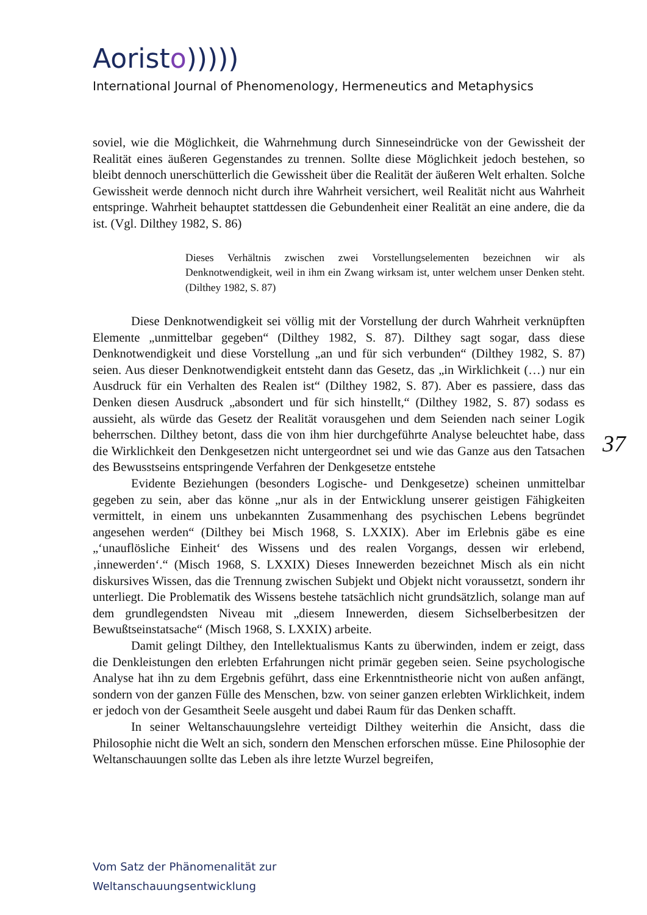Aoristo)))))
International Journal of Phenomenology, Hermeneutics and Metaphysics
soviel, wie die Möglichkeit, die Wahrnehmung durch Sinneseindrücke von der Gewissheit der Realität eines äußeren Gegenstandes zu trennen. Sollte diese Möglichkeit jedoch bestehen, so bleibt dennoch unerschütterlich die Gewissheit über die Realität der äußeren Welt erhalten. Solche Gewissheit werde dennoch nicht durch ihre Wahrheit versichert, weil Realität nicht aus Wahrheit entspringe. Wahrheit behauptet stattdessen die Gebundenheit einer Realität an eine andere, die da ist. (Vgl. Dilthey 1982, S. 86)
Dieses Verhältnis zwischen zwei Vorstellungselementen bezeichnen wir als Denknotwendigkeit, weil in ihm ein Zwang wirksam ist, unter welchem unser Denken steht. (Dilthey 1982, S. 87)
Diese Denknotwendigkeit sei völlig mit der Vorstellung der durch Wahrheit verknüpften Elemente „unmittelbar gegeben“ (Dilthey 1982, S. 87). Dilthey sagt sogar, dass diese Denknotwendigkeit und diese Vorstellung „an und für sich verbunden“ (Dilthey 1982, S. 87) seien. Aus dieser Denknotwendigkeit entsteht dann das Gesetz, das „in Wirklichkeit (…) nur ein Ausdruck für ein Verhalten des Realen ist“ (Dilthey 1982, S. 87). Aber es passiere, dass das Denken diesen Ausdruck „absondert und für sich hinstellt,“ (Dilthey 1982, S. 87) sodass es aussieht, als würde das Gesetz der Realität vorausgehen und dem Seienden nach seiner Logik beherrschen. Dilthey betont, dass die von ihm hier durchgeführte Analyse beleuchtet habe, dass die Wirklichkeit den Denkgesetzen nicht untergeordnet sei und wie das Ganze aus den Tatsachen des Bewusstseins entspringende Verfahren der Denkgesetze entstehe
Evidente Beziehungen (besonders Logische- und Denkgesetze) scheinen unmittelbar gegeben zu sein, aber das könne „nur als in der Entwicklung unserer geistigen Fähigkeiten vermittelt, in einem uns unbekannten Zusammenhang des psychischen Lebens begründet angesehen werden“ (Dilthey bei Misch 1968, S. LXXIX). Aber im Erlebnis gäbe es eine „‘unauflösliche Einheit‘ des Wissens und des realen Vorgangs, dessen wir erlebend, ‚innewerden‘.“ (Misch 1968, S. LXXIX) Dieses Innewerden bezeichnet Misch als ein nicht diskursives Wissen, das die Trennung zwischen Subjekt und Objekt nicht voraussetzt, sondern ihr unterliegt. Die Problematik des Wissens bestehe tatsächlich nicht grundsätzlich, solange man auf dem grundlegendsten Niveau mit „diesem Innewerden, diesem Sichselberbesitzen der Bewußtseinstatsache“ (Misch 1968, S. LXXIX) arbeite.
Damit gelingt Dilthey, den Intellektualismus Kants zu überwinden, indem er zeigt, dass die Denkleistungen den erlebten Erfahrungen nicht primär gegeben seien. Seine psychologische Analyse hat ihn zu dem Ergebnis geführt, dass eine Erkenntnistheorie nicht von außen anfängt, sondern von der ganzen Fülle des Menschen, bzw. von seiner ganzen erlebten Wirklichkeit, indem er jedoch von der Gesamtheit Seele ausgeht und dabei Raum für das Denken schafft.
In seiner Weltanschauungslehre verteidigt Dilthey weiterhin die Ansicht, dass die Philosophie nicht die Welt an sich, sondern den Menschen erforschen müsse. Eine Philosophie der Weltanschauungen sollte das Leben als ihre letzte Wurzel begreifen,
37
Vom Satz der Phänomenalität zur
Weltanschauungsentwicklung